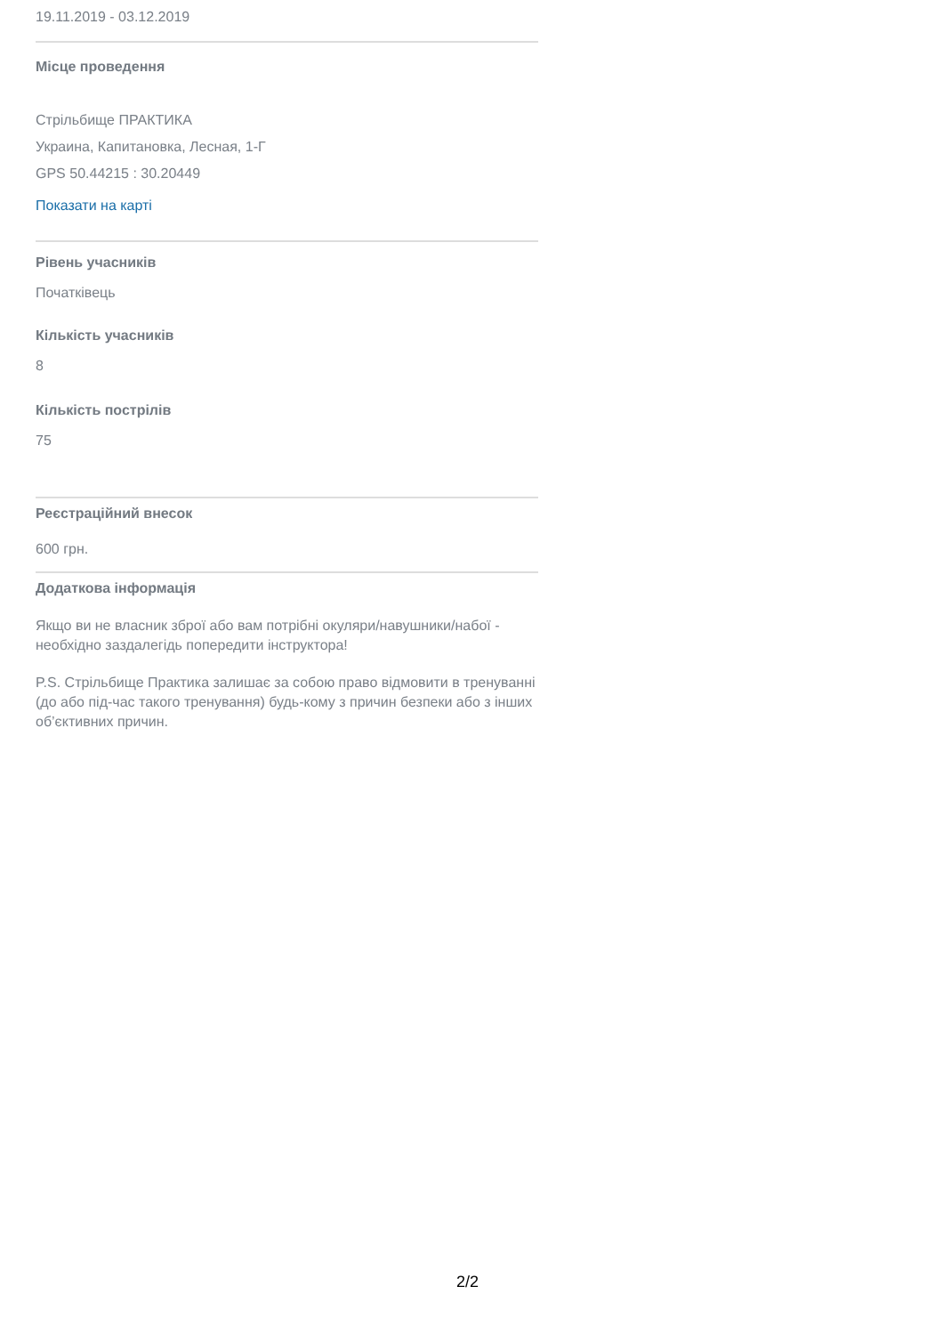19.11.2019 - 03.12.2019
Місце проведення
Стрільбище ПРАКТИКА
Украина, Капитановка, Лесная, 1-Г
GPS 50.44215 : 30.20449
Показати на карті
Рівень учасників
Початківець
Кількість учасників
8
Кількість пострілів
75
Реєстраційний внесок
600 грн.
Додаткова інформація
Якщо ви не власник зброї або вам потрібні окуляри/навушники/набої - необхідно заздалегідь попередити інструктора!
P.S. Стрільбище Практика залишає за собою право відмовити в тренуванні (до або під-час такого тренування) будь-кому з причин безпеки або з інших об’єктивних причин.
2/2